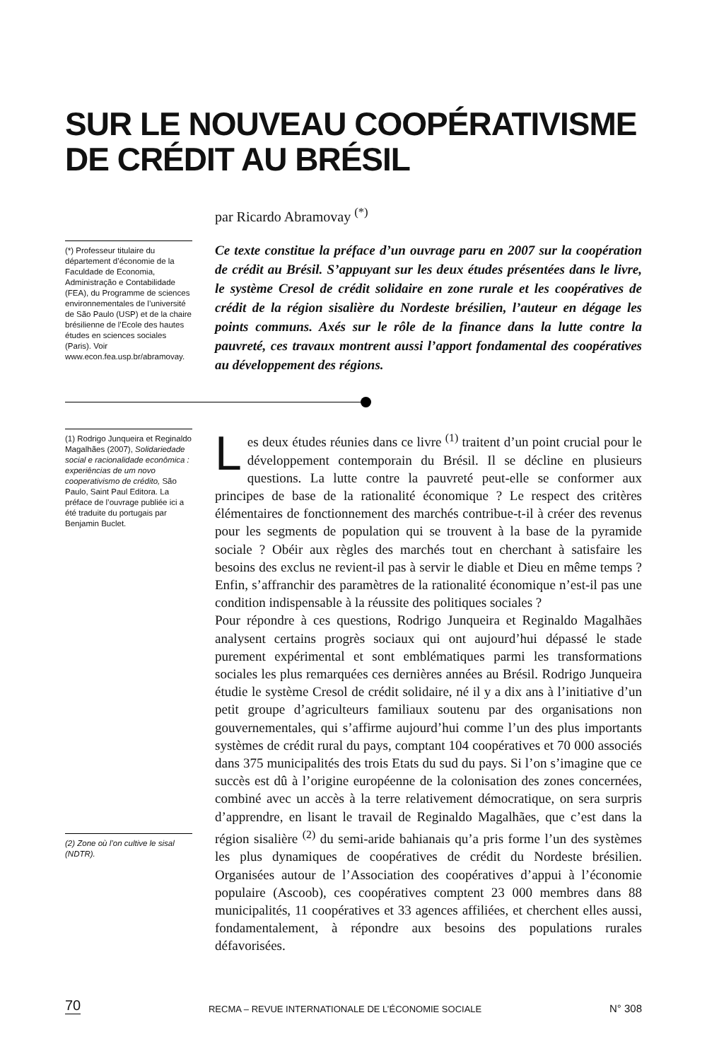SUR LE NOUVEAU COOPÉRATIVISME
DE CRÉDIT AU BRÉSIL
par Ricardo Abramovay <sup>(*)</sup>
(*) Professeur titulaire du département d’économie de la Faculdade de Economia, Administração e Contabilidade (FEA), du Programme de sciences environnementales de l’université de São Paulo (USP) et de la chaire brésilienne de l’Ecole des hautes études en sciences sociales (Paris). Voir www.econ.fea.usp.br/abramovay.
Ce texte constitue la préface d’un ouvrage paru en 2007 sur la coopération de crédit au Brésil. S’appuyant sur les deux études présentées dans le livre, le système Cresol de crédit solidaire en zone rurale et les coopératives de crédit de la région sisalière du Nordeste brésilien, l’auteur en dégage les points communs. Axés sur le rôle de la finance dans la lutte contre la pauvreté, ces travaux montrent aussi l’apport fondamental des coopératives au développement des régions.
(1) Rodrigo Junqueira et Reginaldo Magalhães (2007), Solidariedade social e racionalidade econômica : experiências de um novo cooperativismo de crédito, São Paulo, Saint Paul Editora. La préface de l’ouvrage publiée ici a été traduite du portugais par Benjamin Buclet.
(2) Zone où l’on cultive le sisal (NDTR).
Les deux études réunies dans ce livre <sup>(1)</sup> traitent d’un point crucial pour le développement contemporain du Brésil. Il se décline en plusieurs questions. La lutte contre la pauvreté peut-elle se conformer aux principes de base de la rationalité économique ? Le respect des critères élémentaires de fonctionnement des marchés contribue-t-il à créer des revenus pour les segments de population qui se trouvent à la base de la pyramide sociale ? Obéir aux règles des marchés tout en cherchant à satisfaire les besoins des exclus ne revient-il pas à servir le diable et Dieu en même temps ? Enfin, s’affranchir des paramètres de la rationalité économique n’est-il pas une condition indispensable à la réussite des politiques sociales ?
Pour répondre à ces questions, Rodrigo Junqueira et Reginaldo Magalhães analysent certains progrès sociaux qui ont aujourd’hui dépassé le stade purement expérimental et sont emblématiques parmi les transformations sociales les plus remarquées ces dernières années au Brésil. Rodrigo Junqueira étudie le système Cresol de crédit solidaire, né il y a dix ans à l’initiative d’un petit groupe d’agriculteurs familiaux soutenu par des organisations non gouvernementales, qui s’affirme aujourd’hui comme l’un des plus importants systèmes de crédit rural du pays, comptant 104 coopératives et 70 000 associés dans 375 municipalités des trois Etats du sud du pays. Si l’on s’imagine que ce succès est dû à l’origine européenne de la colonisation des zones concernées, combiné avec un accès à la terre relativement démocratique, on sera surpris d’apprendre, en lisant le travail de Reginaldo Magalhães, que c’est dans la région sisalière <sup>(2)</sup> du semi-aride bahianais qu’a pris forme l’un des systèmes les plus dynamiques de coopératives de crédit du Nordeste brésilien. Organisées autour de l’Association des coopératives d’appui à l’économie populaire (Ascoob), ces coopératives comptent 23 000 membres dans 88 municipalités, 11 coopératives et 33 agences affiliées, et cherchent elles aussi, fondamentalement, à répondre aux besoins des populations rurales défavorisées.
70 RECMA – REVUE INTERNATIONALE DE L’ÉCONOMIE SOCIALE N° 308